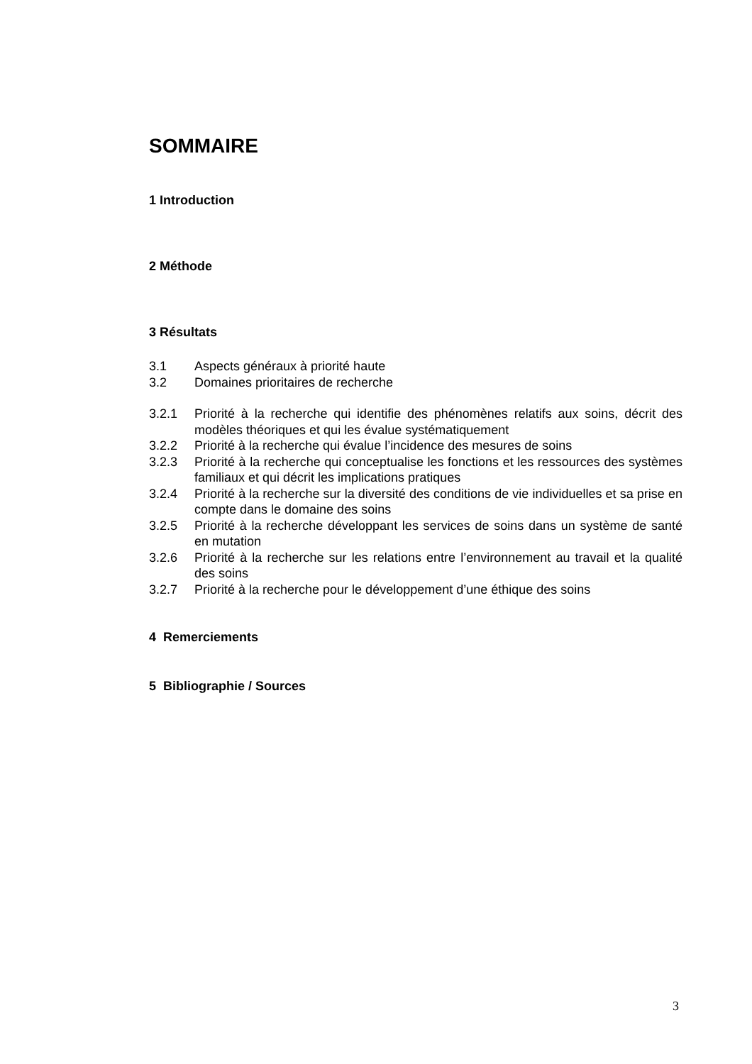SOMMAIRE
1 Introduction
2 Méthode
3 Résultats
3.1 Aspects généraux à priorité haute
3.2 Domaines prioritaires de recherche
3.2.1 Priorité à la recherche qui identifie des phénomènes relatifs aux soins, décrit des modèles théoriques et qui les évalue systématiquement
3.2.2 Priorité à la recherche qui évalue l’incidence des mesures de soins
3.2.3 Priorité à la recherche qui conceptualise les fonctions et les ressources des systèmes familiaux et qui décrit les implications pratiques
3.2.4 Priorité à la recherche sur la diversité des conditions de vie individuelles et sa prise en compte dans le domaine des soins
3.2.5 Priorité à la recherche développant les services de soins dans un système de santé en mutation
3.2.6 Priorité à la recherche sur les relations entre l’environnement au travail et la qualité des soins
3.2.7 Priorité à la recherche pour le développement d’une éthique des soins
4 Remerciements
5 Bibliographie / Sources
3